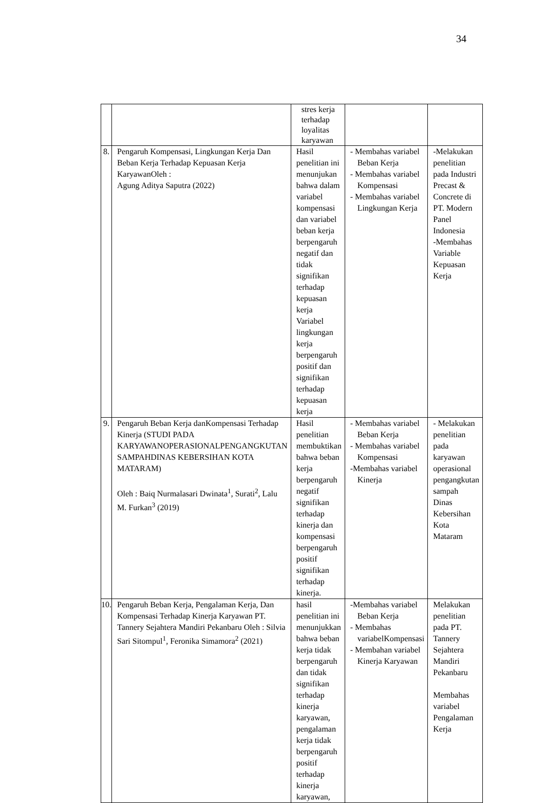34
| | | stres kerja terhadap loyalitas karyawan | | |
| 8. | Pengaruh Kompensasi, Lingkungan Kerja Dan Beban Kerja Terhadap Kepuasan Kerja KaryawanOleh : Agung Aditya Saputra (2022) | Hasil penelitian ini menunjukan bahwa dalam variabel kompensasi dan variabel beban kerja berpengaruh negatif dan tidak signifikan terhadap kepuasan kerja Variabel lingkungan kerja berpengaruh positif dan signifikan terhadap kepuasan kerja | - Membahas variabel Beban Kerja - Membahas variabel Kompensasi - Membahas variabel Lingkungan Kerja | -Melakukan penelitian pada Industri Precast & Concrete di PT. Modern Panel Indonesia -Membahas Variable Kepuasan Kerja |
| 9. | Pengaruh Beban Kerja danKompensasi Terhadap Kinerja (STUDI PADA KARYAWANOPERASIONALPENGANGKUTAN SAMPAHDINAS KEBERSIHAN KOTA MATARAM) Oleh : Baiq Nurmalasari Dwinata<sup>1</sup>, Surati<sup>2</sup>, Lalu M. Furkan<sup>3</sup> (2019) | Hasil penelitian membuktikan bahwa beban kerja berpengaruh negatif signifikan terhadap kinerja dan kompensasi berpengaruh positif signifikan terhadap kinerja. | - Membahas variabel Beban Kerja - Membahas variabel Kompensasi -Membahas variabel Kinerja | - Melakukan penelitian pada karyawan operasional pengangkutan sampah Dinas Kebersihan Kota Mataram |
| 10. | Pengaruh Beban Kerja, Pengalaman Kerja, Dan Kompensasi Terhadap Kinerja Karyawan PT. Tannery Sejahtera Mandiri Pekanbaru Oleh : Silvia Sari Sitompul<sup>1</sup>, Feronika Simamora<sup>2</sup> (2021) | hasil penelitian ini menunjukkan bahwa beban kerja tidak berpengaruh dan tidak signifikan terhadap kinerja karyawan, pengalaman kerja tidak berpengaruh positif terhadap kinerja karyawan, | -Membahas variabel Beban Kerja - Membahas variabelKompensasi - Membahan variabel Kinerja Karyawan | Melakukan penelitian pada PT. Tannery Sejahtera Mandiri Pekanbaru Membahas variabel Pengalaman Kerja |